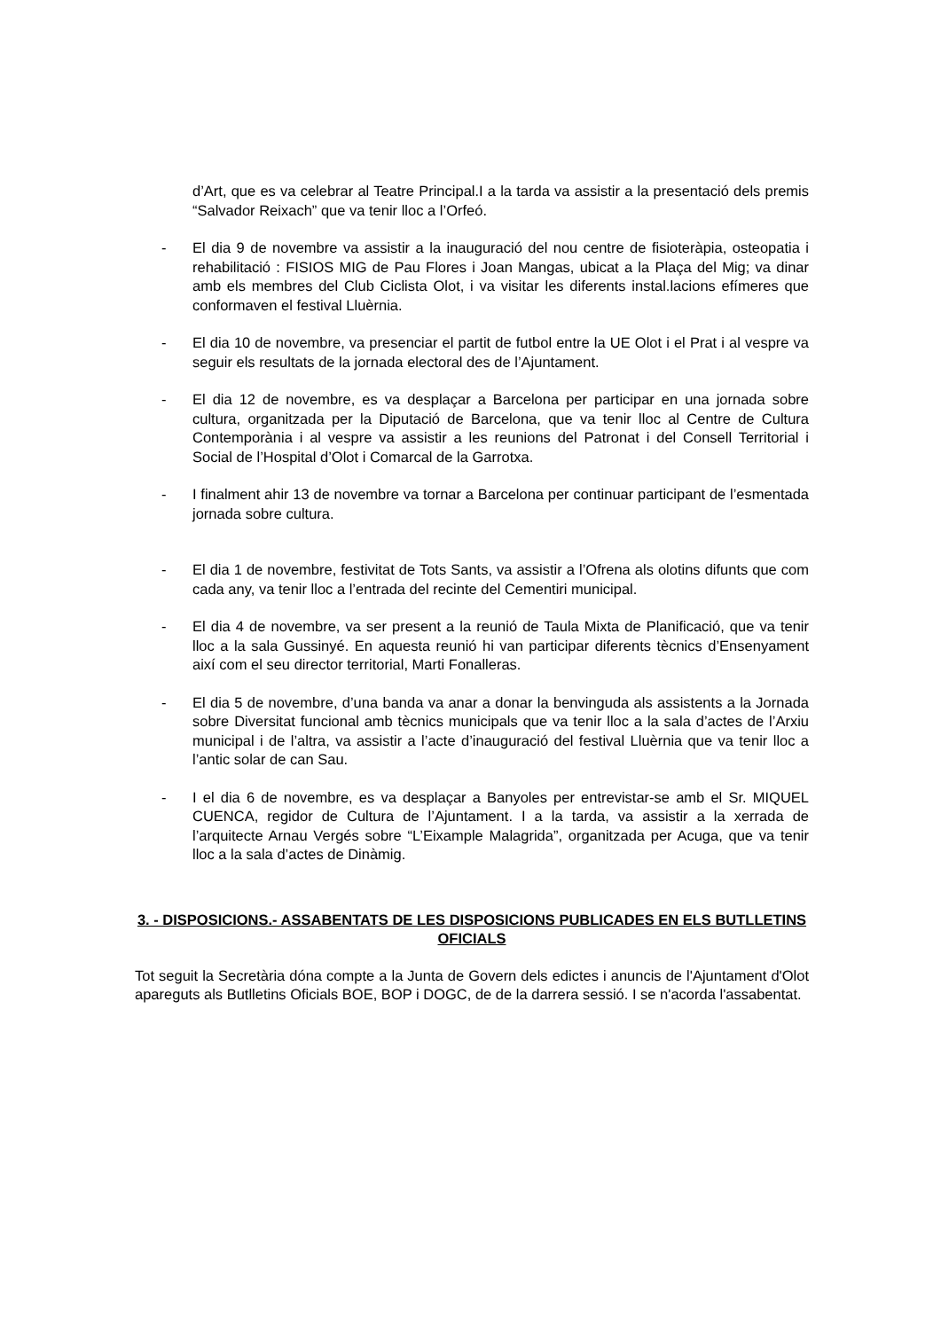d’Art, que es va celebrar al Teatre Principal.I a la tarda va assistir a la presentació dels premis “Salvador Reixach” que va tenir lloc a l’Orfeó.
- El dia 9 de novembre va assistir a la inauguració del nou centre de fisioteràpia, osteopatia i rehabilitació : FISIOS MIG de Pau Flores i Joan Mangas, ubicat a la Plaça del Mig; va dinar amb els membres del Club Ciclista Olot, i va visitar les diferents instal.lacions efímeres que conformaven el festival Lluèrnia.
- El dia 10 de novembre, va presenciar el partit de futbol entre la UE Olot i el Prat i al vespre va seguir els resultats de la jornada electoral des de l’Ajuntament.
- El dia 12 de novembre, es va desplaçar a Barcelona per participar en una jornada sobre cultura, organitzada per la Diputació de Barcelona, que va tenir lloc al Centre de Cultura Contemporània i al vespre va assistir a les reunions del Patronat i del Consell Territorial i Social de l’Hospital d’Olot i Comarcal de la Garrotxa.
- I finalment ahir 13 de novembre va tornar a Barcelona per continuar participant de l’esmentada jornada sobre cultura.
- El dia 1 de novembre, festivitat de Tots Sants, va assistir a l’Ofrena als olotins difunts que com cada any, va tenir lloc a l’entrada del recinte del Cementiri municipal.
- El dia 4 de novembre, va ser present a la reunió de Taula Mixta de Planificació, que va tenir lloc a la sala Gussinyé. En aquesta reunió hi van participar diferents tècnics d’Ensenyament així com el seu director territorial, Marti Fonalleras.
- El dia 5 de novembre, d’una banda va anar a donar la benvinguda als assistents a la Jornada sobre Diversitat funcional amb tècnics municipals que va tenir lloc a la sala d’actes de l’Arxiu municipal i de l’altra, va assistir a l’acte d’inauguració del festival Lluèrnia que va tenir lloc a l’antic solar de can Sau.
- I el dia 6 de novembre, es va desplaçar a Banyoles per entrevistar-se amb el Sr. MIQUEL CUENCA, regidor de Cultura de l’Ajuntament. I a la tarda, va assistir a la xerrada de l’arquitecte Arnau Vergés sobre “L’Eixample Malagrida”, organitzada per Acuga, que va tenir lloc a la sala d’actes de Dinàmig.
3. - DISPOSICIONS.- ASSABENTATS DE LES DISPOSICIONS PUBLICADES EN ELS BUTLLETINS OFICIALS
Tot seguit la Secretària dóna compte a la Junta de Govern dels edictes i anuncis de l'Ajuntament d'Olot apareguts als Butlletins Oficials BOE, BOP i DOGC, de de la darrera sessió. I se n'acorda l'assabentat.